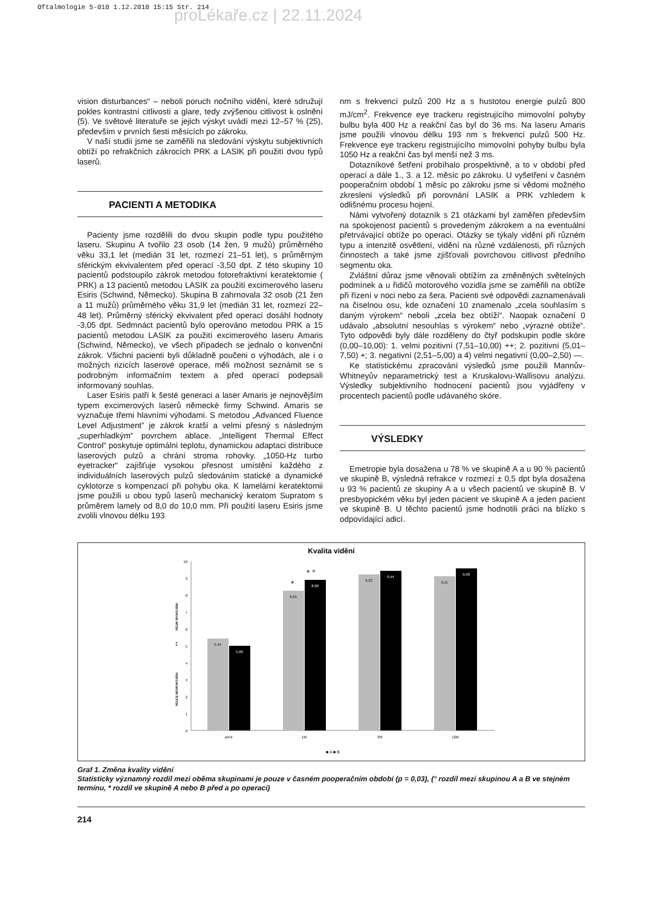Oftalmologie 5-010 1.12.2010 15:15 Str. 214
proLékaře.cz | 22.11.2024
vision disturbances“ – neboli poruch nočního vidění, které sdružují pokles kontrastní citlivosti a glare, tedy zvýšenou citlivost k oslnění (5). Ve světové literatuře se jejich výskyt uvádí mezi 12–57 % (25), především v prvních šesti měsících po zákroku.
V naší studii jsme se zaměřili na sledování výskytu subjektivních obtíží po refrakčních zákrocích PRK a LASIK při použití dvou typů laserů.
PACIENTI A METODIKA
Pacienty jsme rozdělili do dvou skupin podle typu použitého laseru. Skupinu A tvořilo 23 osob (14 žen, 9 mužů) průměrného věku 33,1 let (medián 31 let, rozmezí 21–51 let), s průměrným sférickým ekvivalentem před operací -3,50 dpt. Z této skupiny 10 pacientů podstoupilo zákrok metodou fotorefraktivní keratektomie ( PRK) a 13 pacientů metodou LASIK za použití excimerového laseru Esiris (Schwind, Německo). Skupina B zahrnovala 32 osob (21 žen a 11 mužů) průměrného věku 31,9 let (medián 31 let, rozmezí 22–48 let). Průměrný sférický ekvivalent před operací dosáhl hodnoty -3,05 dpt. Sedmnáct pacientů bylo operováno metodou PRK a 15 pacientů metodou LASIK za použití excimerového laseru Amaris (Schwind, Německo), ve všech případech se jednalo o konvenční zákrok. Všichni pacienti byli důkladně poučeni o výhodách, ale i o možných rizicích laserové operace, měli možnost seznámit se s podrobným informačním textem a před operací podepsali informovaný souhlas.
Laser Esiris patří k šesté generaci a laser Amaris je nejnovějším typem excimerových laserů německé firmy Schwind. Amaris se vyznačuje třemi hlavními výhodami. S metodou „Advanced Fluence Level Adjustment” je zákrok kratší a velmi přesný s následným „superhladkým“ povrchem ablace. „Intelligent Thermal Effect Control“ poskytuje optimální teplotu, dynamickou adaptaci distribuce laserových pulzů a chrání stroma rohovky. „1050-Hz turbo eyetracker“ zajišťuje vysokou přesnost umístění každého z individuálních laserových pulzů sledováním statické a dynamické cyklotorze s kompenzací při pohybu oka. K lamelární keratektomii jsme použili u obou typů laserů mechanický keratom Supratom s průměrem lamely od 8,0 do 10,0 mm. Při použití laseru Esiris jsme zvolili vlnovou délku 193
nm s frekvencí pulzů 200 Hz a s hustotou energie pulzů 800 mJ/cm<sup>2</sup>. Frekvence eye trackeru registrujícího mimovolní pohyby bulbu byla 400 Hz a reakční čas byl do 36 ms. Na laseru Amaris jsme použili vlnovou délku 193 nm s frekvencí pulzů 500 Hz. Frekvence eye trackeru registrujícího mimovolní pohyby bulbu byla 1050 Hz a reakční čas byl menší než 3 ms.
Dotazníkové šetření probíhalo prospektivně, a to v období před operací a dále 1., 3. a 12. měsíc po zákroku. U vyšetření v časném pooperačním období 1 měsíc po zákroku jsme si vědomi možného zkreslení výsledků při porovnání LASIK a PRK vzhledem k odlišnému procesu hojení.
Námi vytvořený dotazník s 21 otázkami byl zaměřen především na spokojenost pacientů s provedeným zákrokem a na eventuální přetrvávající obtíže po operaci. Otázky se týkaly vidění při různém typu a intenzitě osvětlení, vidění na různé vzdálenosti, při různých činnostech a také jsme zjišťovali povrchovou citlivost předního segmentu oka.
Zvláštní důraz jsme věnovali obtížím za změněných světelných podmínek a u řidičů motorového vozidla jsme se zaměřili na obtíže při řízení v noci nebo za šera. Pacienti své odpovědi zaznamenávali na číselnou osu, kde označení 10 znamenalo „zcela souhlasím s daným výrokem“ neboli „zcela bez obtíží“. Naopak označení 0 udávalo „absolutní nesouhlas s výrokem“ nebo „výrazné obtíže“. Tyto odpovědi byly dále rozděleny do čtyř podskupin podle skóre (0,00–10,00): 1. velmi pozitivní (7,51–10,00) ++; 2. pozitivní (5,01–7,50) +; 3. negativní (2,51–5,00) a 4) velmi negativní (0,00–2,50) —.
Ke statistickému zpracování výsledků jsme použili Mannův-Whitneyův neparametrický test a Kruskalovu-Wallisovu analýzu. Výsledky subjektivního hodnocení pacientů jsou vyjádřeny v procentech pacientů podle udávaného skóre.
VÝSLEDKY
Emetropie byla dosažena u 78 % ve skupině A a u 90 % pacientů ve skupině B, výsledná refrakce v rozmezí ± 0,5 dpt byla dosažena u 93 % pacientů ze skupiny A a u všech pacientů ve skupině B. V presbyopickém věku byl jeden pacient ve skupině A a jeden pacient ve skupině B. U těchto pacientů jsme hodnotili práci na blízko s odpovídající adicí.
Kvalita vidění
10
9
8
7
6
5
4
3
2
1
0
VELICE NESPOKOJENI
VELMI SPOKOJENI
↕
5,44
5,00
8,25
8,90
9,23
9,44
9,11
9,58
před
1M
3M
12M
*
* °
■ A ■ B
Graf 1. Změna kvality vidění
Statisticky významný rozdíl mezi oběma skupinami je pouze v časném pooperačním období (p = 0,03), (° rozdíl mezi skupinou A a B ve stejném termínu, * rozdíl ve skupině A nebo B před a po operaci)
214